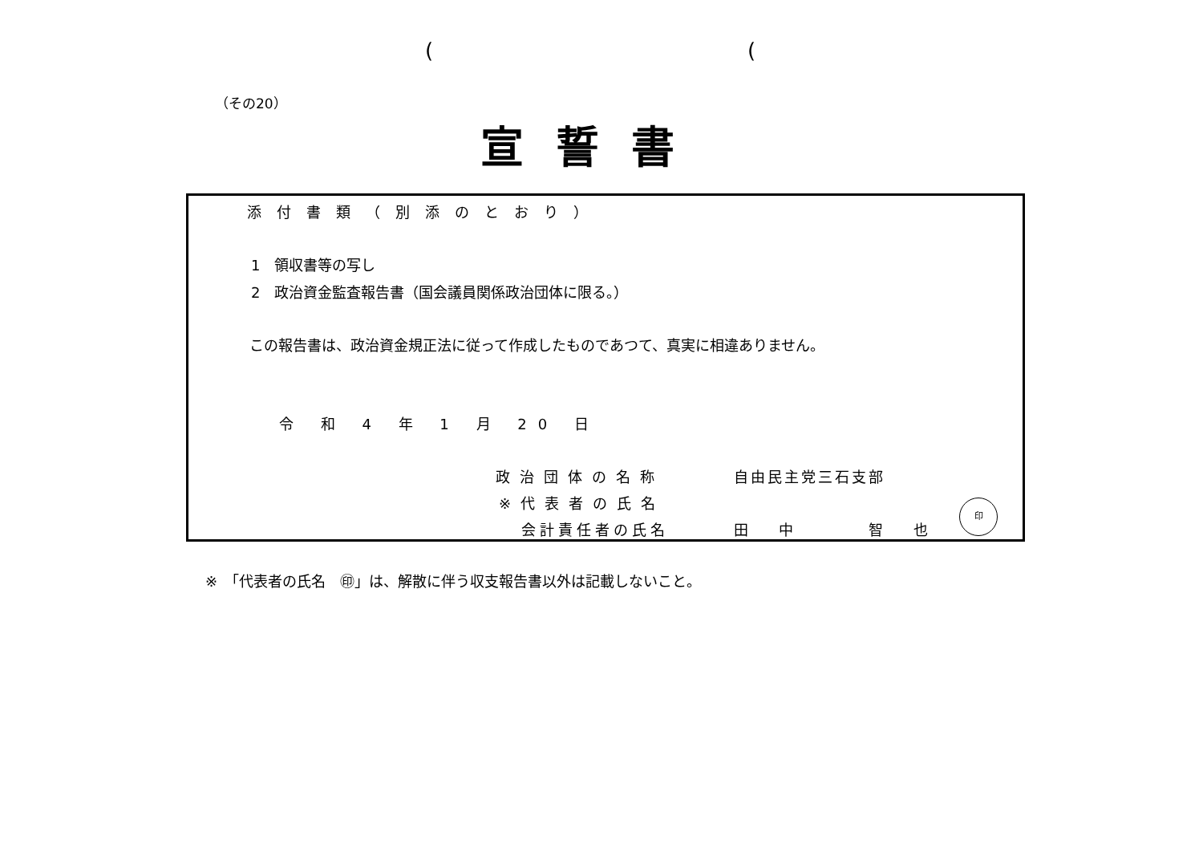( (
（その20）
宣誓書
添付書類（別添のとおり）
1　領収書等の写し
2　政治資金監査報告書（国会議員関係政治団体に限る。）
この報告書は、政治資金規正法に従って作成したものであつて、真実に相違ありません。
令 和 4 年 1 月 20 日
政治団体の名称 自由民主党三石支部
※代表者の氏名
会計責任者の氏名 田中　智也
印
※　「代表者の氏名　㊞」は、解散に伴う収支報告書以外は記載しないこと。